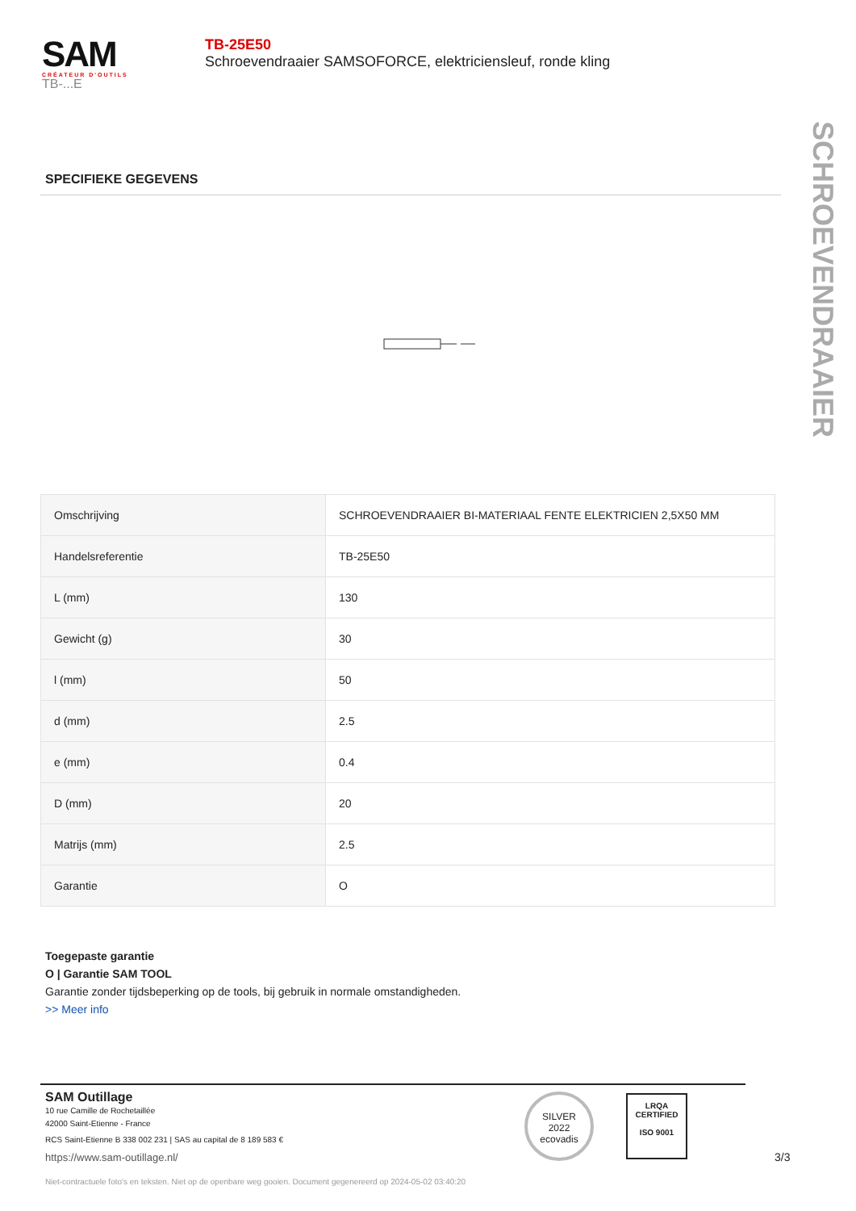SAM
CRÉATEUR D'OUTILS
TB-...E
TB-25E50
Schroevendraaier SAMSOFORCE, elektriciensleuf, ronde kling
SCHROEVENDRAAIER
SPECIFIEKE GEGEVENS
| Omschrijving | SCHROEVENDRAAIER BI-MATERIAAL FENTE ELEKTRICIEN 2,5X50 MM |
| Handelsreferentie | TB-25E50 |
| L (mm) | 130 |
| Gewicht (g) | 30 |
| l (mm) | 50 |
| d (mm) | 2.5 |
| e (mm) | 0.4 |
| D (mm) | 20 |
| Matrijs (mm) | 2.5 |
| Garantie | O |
Toegepaste garantie
O | Garantie SAM TOOL
Garantie zonder tijdsbeperking op de tools, bij gebruik in normale omstandigheden.
>> Meer info
SAM Outillage
10 rue Camille de Rochetaillée
42000 Saint-Etienne - France
RCS Saint-Etienne B 338 002 231 | SAS au capital de 8 189 583 €
https://www.sam-outillage.nl/
SILVER
2022
ecovadis
LRQA
CERTIFIED
ISO 9001
3/3
Niet-contractuele foto's en teksten. Niet op de openbare weg gooien. Document gegenereerd op 2024-05-02 03:40:20